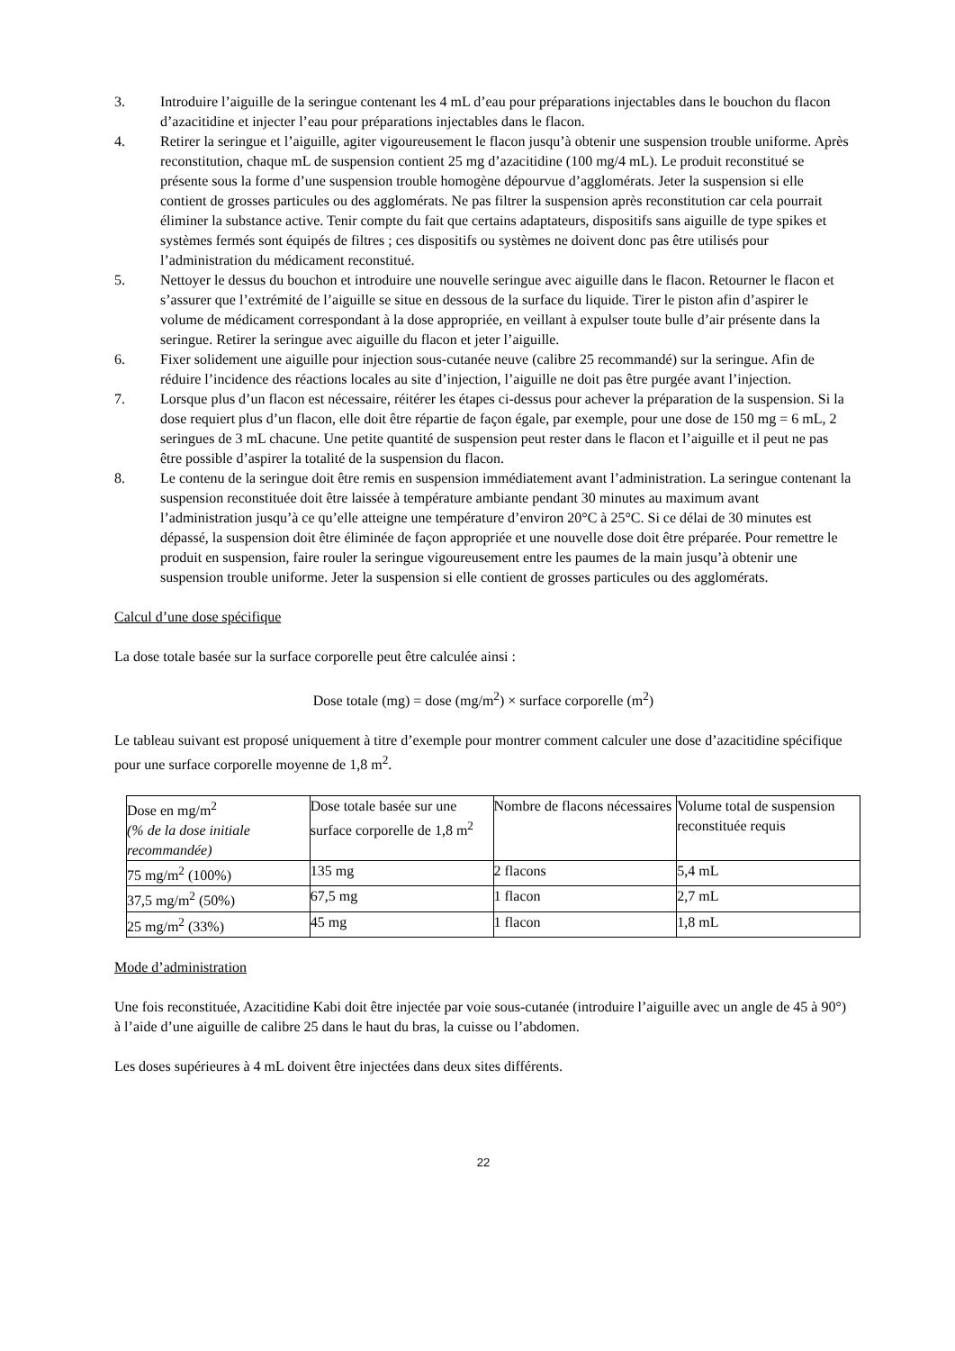3. Introduire l’aiguille de la seringue contenant les 4 mL d’eau pour préparations injectables dans le bouchon du flacon d’azacitidine et injecter l’eau pour préparations injectables dans le flacon.
4. Retirer la seringue et l’aiguille, agiter vigoureusement le flacon jusqu’à obtenir une suspension trouble uniforme. Après reconstitution, chaque mL de suspension contient 25 mg d’azacitidine (100 mg/4 mL). Le produit reconstitué se présente sous la forme d’une suspension trouble homogène dépourvue d’agglomérats. Jeter la suspension si elle contient de grosses particules ou des agglomérats. Ne pas filtrer la suspension après reconstitution car cela pourrait éliminer la substance active. Tenir compte du fait que certains adaptateurs, dispositifs sans aiguille de type spikes et systèmes fermés sont équipés de filtres ; ces dispositifs ou systèmes ne doivent donc pas être utilisés pour l’administration du médicament reconstitué.
5. Nettoyer le dessus du bouchon et introduire une nouvelle seringue avec aiguille dans le flacon. Retourner le flacon et s’assurer que l’extrémité de l’aiguille se situe en dessous de la surface du liquide. Tirer le piston afin d’aspirer le volume de médicament correspondant à la dose appropriée, en veillant à expulser toute bulle d’air présente dans la seringue. Retirer la seringue avec aiguille du flacon et jeter l’aiguille.
6. Fixer solidement une aiguille pour injection sous-cutanée neuve (calibre 25 recommandé) sur la seringue. Afin de réduire l’incidence des réactions locales au site d’injection, l’aiguille ne doit pas être purgée avant l’injection.
7. Lorsque plus d’un flacon est nécessaire, réitérer les étapes ci-dessus pour achever la préparation de la suspension. Si la dose requiert plus d’un flacon, elle doit être répartie de façon égale, par exemple, pour une dose de 150 mg = 6 mL, 2 seringues de 3 mL chacune. Une petite quantité de suspension peut rester dans le flacon et l’aiguille et il peut ne pas être possible d’aspirer la totalité de la suspension du flacon.
8. Le contenu de la seringue doit être remis en suspension immédiatement avant l’administration. La seringue contenant la suspension reconstituée doit être laissée à température ambiante pendant 30 minutes au maximum avant l’administration jusqu’à ce qu’elle atteigne une température d’environ 20°C à 25°C. Si ce délai de 30 minutes est dépassé, la suspension doit être éliminée de façon appropriée et une nouvelle dose doit être préparée. Pour remettre le produit en suspension, faire rouler la seringue vigoureusement entre les paumes de la main jusqu’à obtenir une suspension trouble uniforme. Jeter la suspension si elle contient de grosses particules ou des agglomérats.
Calcul d’une dose spécifique
La dose totale basée sur la surface corporelle peut être calculée ainsi :
Dose totale (mg) = dose (mg/m<sup>2</sup>) × surface corporelle (m<sup>2</sup>)
Le tableau suivant est proposé uniquement à titre d’exemple pour montrer comment calculer une dose d’azacitidine spécifique pour une surface corporelle moyenne de 1,8 m<sup>2</sup>.
| Dose en mg/m<sup>2</sup> (% de la dose initiale recommandée) | Dose totale basée sur une surface corporelle de 1,8 m<sup>2</sup> | Nombre de flacons nécessaires | Volume total de suspension reconstituée requis |
| 75 mg/m<sup>2</sup> (100%) | 135 mg | 2 flacons | 5,4 mL |
| 37,5 mg/m<sup>2</sup> (50%) | 67,5 mg | 1 flacon | 2,7 mL |
| 25 mg/m<sup>2</sup> (33%) | 45 mg | 1 flacon | 1,8 mL |
Mode d’administration
Une fois reconstituée, Azacitidine Kabi doit être injectée par voie sous-cutanée (introduire l’aiguille avec un angle de 45 à 90°) à l’aide d’une aiguille de calibre 25 dans le haut du bras, la cuisse ou l’abdomen.
Les doses supérieures à 4 mL doivent être injectées dans deux sites différents.
22